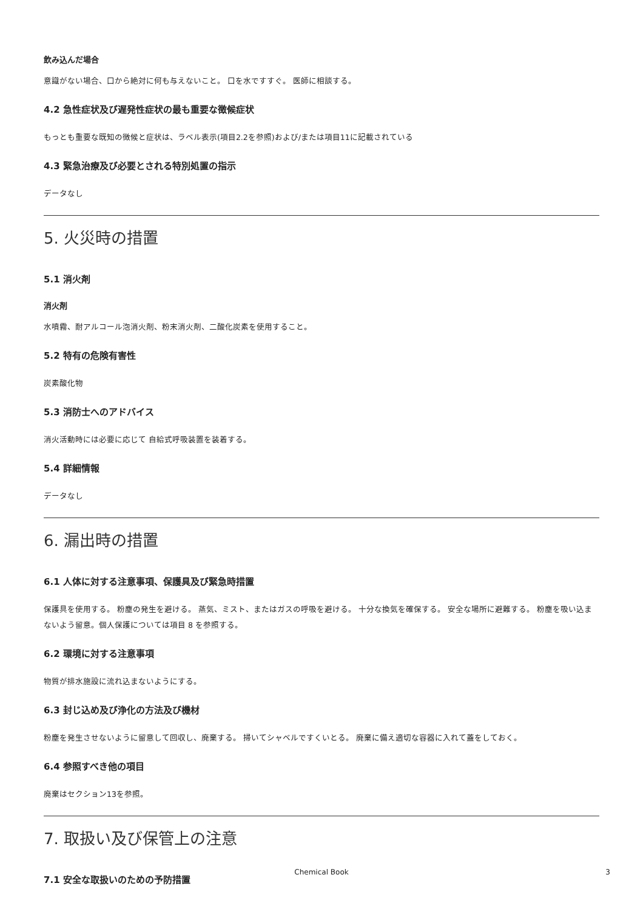飲み込んだ場合
意識がない場合、口から絶対に何も与えないこと。 口を水ですすぐ。 医師に相談する。
4.2 急性症状及び遅発性症状の最も重要な徴候症状
もっとも重要な既知の徴候と症状は、ラベル表示(項目2.2を参照)および/または項目11に記載されている
4.3 緊急治療及び必要とされる特別処置の指示
データなし
5. 火災時の措置
5.1 消火剤
消火剤
水噴霧、耐アルコール泡消火剤、粉末消火剤、二酸化炭素を使用すること。
5.2 特有の危険有害性
炭素酸化物
5.3 消防士へのアドバイス
消火活動時には必要に応じて 自給式呼吸装置を装着する。
5.4 詳細情報
データなし
6. 漏出時の措置
6.1 人体に対する注意事項、保護具及び緊急時措置
保護具を使用する。 粉塵の発生を避ける。 蒸気、ミスト、またはガスの呼吸を避ける。 十分な換気を確保する。 安全な場所に避難する。 粉塵を吸い込まないよう留意。個人保護については項目 8 を参照する。
6.2 環境に対する注意事項
物質が排水施設に流れ込まないようにする。
6.3 封じ込め及び浄化の方法及び機材
粉塵を発生させないように留意して回収し、廃棄する。 掃いてシャベルですくいとる。 廃棄に備え適切な容器に入れて蓋をしておく。
6.4 参照すべき他の項目
廃棄はセクション13を参照。
7. 取扱い及び保管上の注意
7.1 安全な取扱いのための予防措置
Chemical Book
3